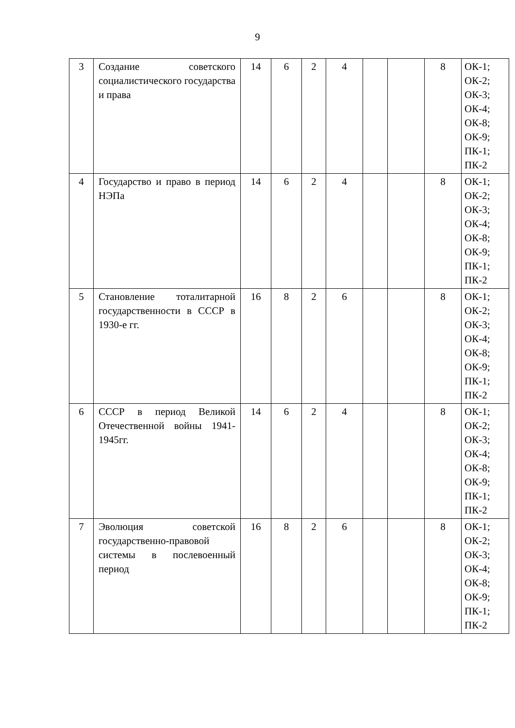9
| 3 | Создание советского социалистического государства и права | 14 | 6 | 2 | 4 | | | 8 | ОК-1; ОК-2; ОК-3; ОК-4; ОК-8; ОК-9; ПК-1; ПК-2 |
| 4 | Государство и право в период НЭПа | 14 | 6 | 2 | 4 | | | 8 | ОК-1; ОК-2; ОК-3; ОК-4; ОК-8; ОК-9; ПК-1; ПК-2 |
| 5 | Становление тоталитарной государственности в СССР в 1930-е гг. | 16 | 8 | 2 | 6 | | | 8 | ОК-1; ОК-2; ОК-3; ОК-4; ОК-8; ОК-9; ПК-1; ПК-2 |
| 6 | СССР в период Великой Отечественной войны 1941-1945гг. | 14 | 6 | 2 | 4 | | | 8 | ОК-1; ОК-2; ОК-3; ОК-4; ОК-8; ОК-9; ПК-1; ПК-2 |
| 7 | Эволюция советской государственно-правовой системы в послевоенный период | 16 | 8 | 2 | 6 | | | 8 | ОК-1; ОК-2; ОК-3; ОК-4; ОК-8; ОК-9; ПК-1; ПК-2 |